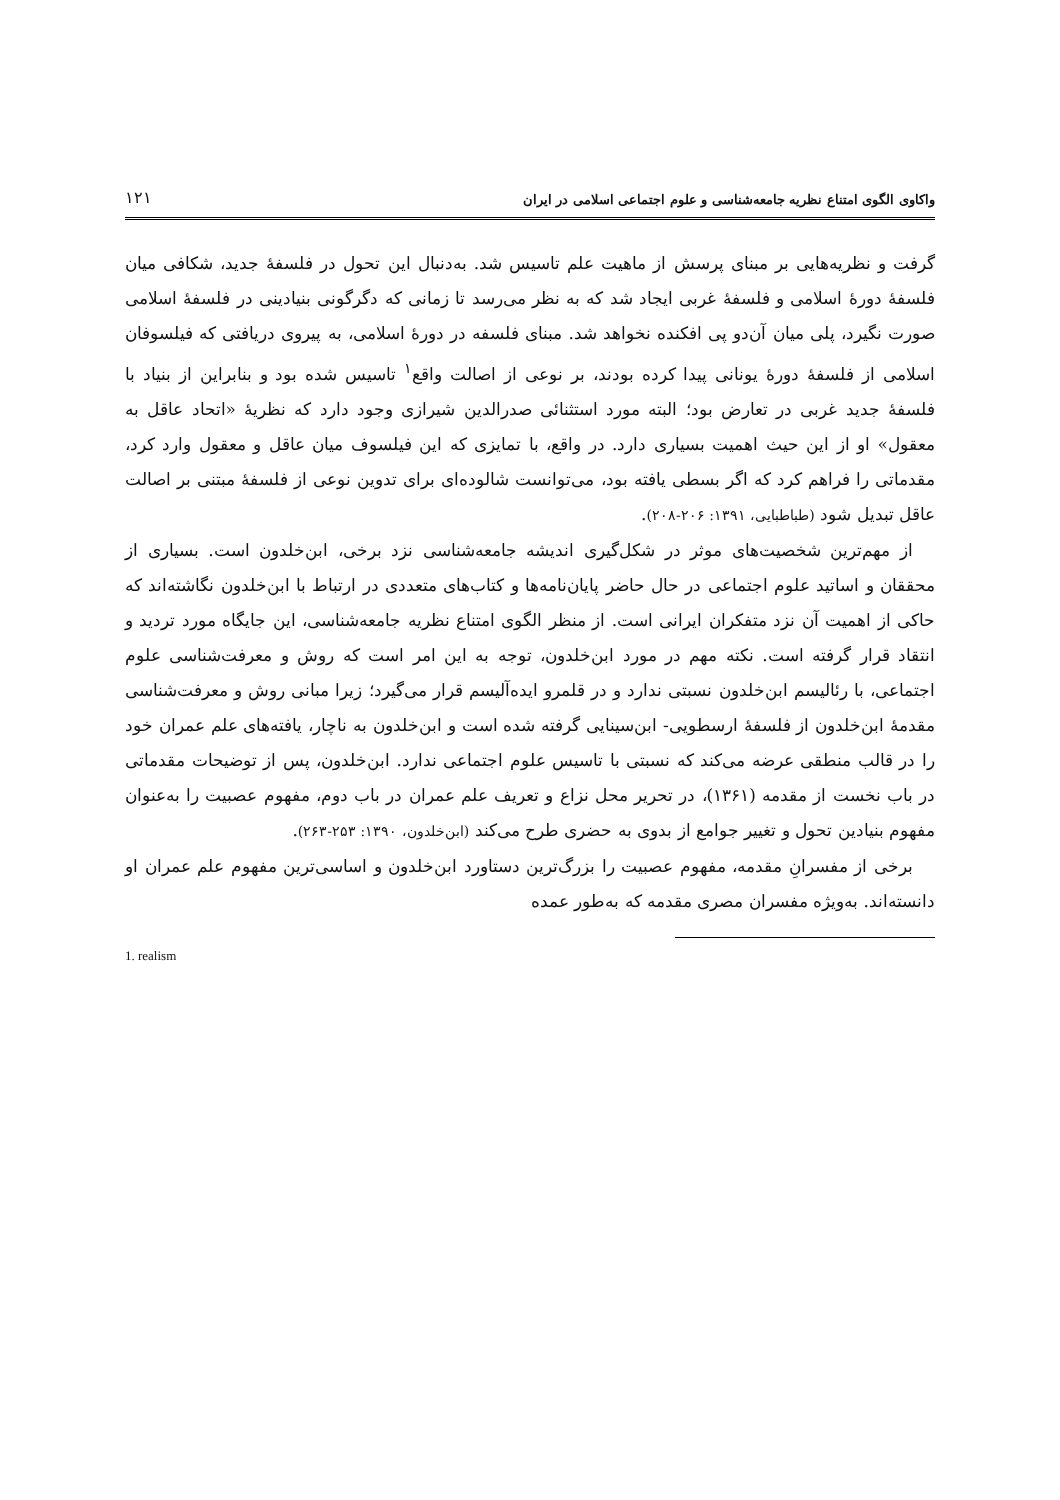واکاوی الگوی امتناع نظریه جامعه‌شناسی و علوم اجتماعی اسلامی در ایران ۱۲۱
گرفت و نظریه‌هایی بر مبنای پرسش از ماهیت علم تاسیس شد. به‌دنبال این تحول در فلسفهٔ جدید، شکافی میان فلسفهٔ دورهٔ اسلامی و فلسفهٔ غربی ایجاد شد که به نظر می‌رسد تا زمانی که دگرگونی بنیادینی در فلسفهٔ اسلامی صورت نگیرد، پلی میان آن‌دو پی افکنده نخواهد شد. مبنای فلسفه در دورهٔ اسلامی، به پیروی دریافتی که فیلسوفان اسلامی از فلسفهٔ دورهٔ یونانی پیدا کرده بودند، بر نوعی از اصالت واقع<sup>۱</sup> تاسیس شده بود و بنابراین از بنیاد با فلسفهٔ جدید غربی در تعارض بود؛ البته مورد استثنائی صدرالدین شیرازی وجود دارد که نظریهٔ «اتحاد عاقل به معقول» او از این حیث اهمیت بسیاری دارد. در واقع، با تمایزی که این فیلسوف میان عاقل و معقول وارد کرد، مقدماتی را فراهم کرد که اگر بسطی یافته بود، می‌توانست شالوده‌ای برای تدوین نوعی از فلسفهٔ مبتنی بر اصالت عاقل تبدیل شود (طباطبایی، ۱۳۹۱: ۲۰۶-۲۰۸).
از مهم‌ترین شخصیت‌های موثر در شکل‌گیری اندیشه جامعه‌شناسی نزد برخی، ابن‌خلدون است. بسیاری از محققان و اساتید علوم اجتماعی در حال حاضر پایان‌نامه‌ها و کتاب‌های متعددی در ارتباط با ابن‌خلدون نگاشته‌اند که حاکی از اهمیت آن نزد متفکران ایرانی است. از منظر الگوی امتناع نظریه جامعه‌شناسی، این جایگاه مورد تردید و انتقاد قرار گرفته است. نکته مهم در مورد ابن‌خلدون، توجه به این امر است که روش و معرفت‌شناسی علوم اجتماعی، با رئالیسم ابن‌خلدون نسبتی ندارد و در قلمرو ایده‌آلیسم قرار می‌گیرد؛ زیرا مبانی روش و معرفت‌شناسی مقدمهٔ ابن‌خلدون از فلسفهٔ ارسطویی- ابن‌سینایی گرفته شده است و ابن‌خلدون به ناچار، یافته‌های علم عمران خود را در قالب منطقی عرضه می‌کند که نسبتی با تاسیس علوم اجتماعی ندارد. ابن‌خلدون، پس از توضیحات مقدماتی در باب نخست از مقدمه (۱۳۶۱)، در تحریر محل نزاع و تعریف علم عمران در باب دوم، مفهوم عصبیت را به‌عنوان مفهوم بنیادین تحول و تغییر جوامع از بدوی به حضری طرح می‌کند (ابن‌خلدون، ۱۳۹۰: ۲۵۳-۲۶۳).
برخی از مفسرانِ مقدمه، مفهوم عصبیت را بزرگ‌ترین دستاورد ابن‌خلدون و اساسی‌ترین مفهوم علم عمران او دانسته‌اند. به‌ویژه مفسران مصری مقدمه که به‌طور عمده
1. realism